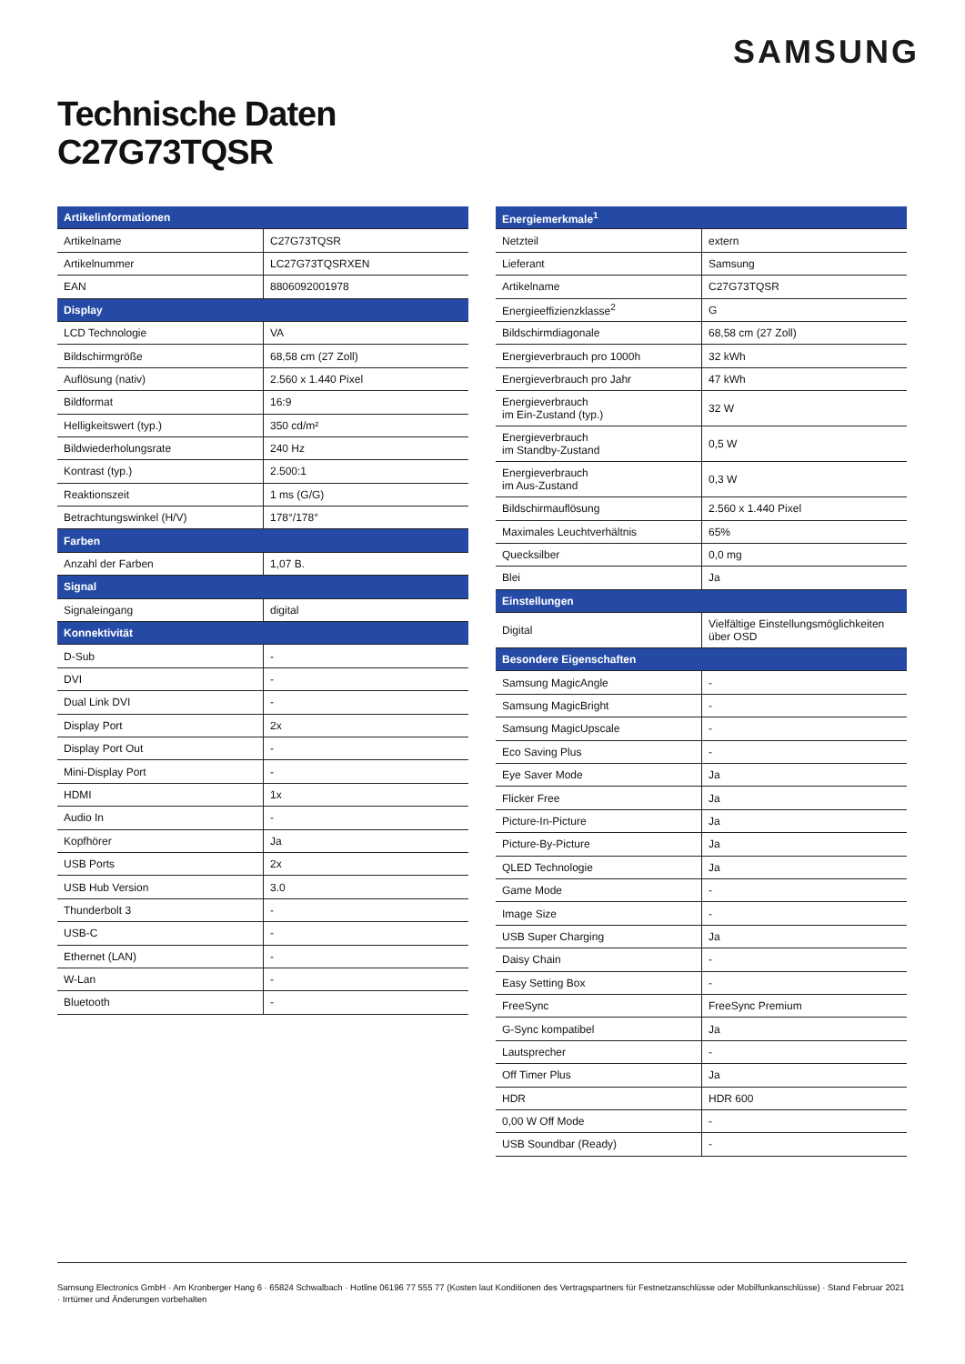SAMSUNG
Technische Daten
C27G73TQSR
| Artikelinformationen | |
| --- | --- |
| Artikelname | C27G73TQSR |
| Artikelnummer | LC27G73TQSRXEN |
| EAN | 8806092001978 |
| Display | |
| LCD Technologie | VA |
| Bildschirmgröße | 68,58 cm (27 Zoll) |
| Auflösung (nativ) | 2.560 x 1.440 Pixel |
| Bildformat | 16:9 |
| Helligkeitswert (typ.) | 350 cd/m² |
| Bildwiederholungsrate | 240 Hz |
| Kontrast (typ.) | 2.500:1 |
| Reaktionszeit | 1 ms (G/G) |
| Betrachtungswinkel (H/V) | 178°/178° |
| Farben | |
| Anzahl der Farben | 1,07 B. |
| Signal | |
| Signaleingang | digital |
| Konnektivität | |
| D-Sub | - |
| DVI | - |
| Dual Link DVI | - |
| Display Port | 2x |
| Display Port Out | - |
| Mini-Display Port | - |
| HDMI | 1x |
| Audio In | - |
| Kopfhörer | Ja |
| USB Ports | 2x |
| USB Hub Version | 3.0 |
| Thunderbolt 3 | - |
| USB-C | - |
| Ethernet (LAN) | - |
| W-Lan | - |
| Bluetooth | - |
| Energiemerkmale<sup>1</sup> | |
| --- | --- |
| Netzteil | extern |
| Lieferant | Samsung |
| Artikelname | C27G73TQSR |
| Energieeffizienzklasse<sup>2</sup> | G |
| Bildschirmdiagonale | 68,58 cm (27 Zoll) |
| Energieverbrauch pro 1000h | 32 kWh |
| Energieverbrauch pro Jahr | 47 kWh |
| Energieverbrauch im Ein-Zustand (typ.) | 32 W |
| Energieverbrauch im Standby-Zustand | 0,5 W |
| Energieverbrauch im Aus-Zustand | 0,3 W |
| Bildschirmauflösung | 2.560 x 1.440 Pixel |
| Maximales Leuchtverhältnis | 65% |
| Quecksilber | 0,0 mg |
| Blei | Ja |
| Einstellungen | |
| Digital | Vielfältige Einstellungsmöglichkeiten über OSD |
| Besondere Eigenschaften | |
| Samsung MagicAngle | - |
| Samsung MagicBright | - |
| Samsung MagicUpscale | - |
| Eco Saving Plus | - |
| Eye Saver Mode | Ja |
| Flicker Free | Ja |
| Picture-In-Picture | Ja |
| Picture-By-Picture | Ja |
| QLED Technologie | Ja |
| Game Mode | - |
| Image Size | - |
| USB Super Charging | Ja |
| Daisy Chain | - |
| Easy Setting Box | - |
| FreeSync | FreeSync Premium |
| G-Sync kompatibel | Ja |
| Lautsprecher | - |
| Off Timer Plus | Ja |
| HDR | HDR 600 |
| 0,00 W Off Mode | - |
| USB Soundbar (Ready) | - |
Samsung Electronics GmbH · Am Kronberger Hang 6 · 65824 Schwalbach · Hotline 06196 77 555 77 (Kosten laut Konditionen des Vertragspartners für Festnetzanschlüsse oder Mobilfunkanschlüsse) · Stand Februar 2021 · Irrtümer und Änderungen vorbehalten